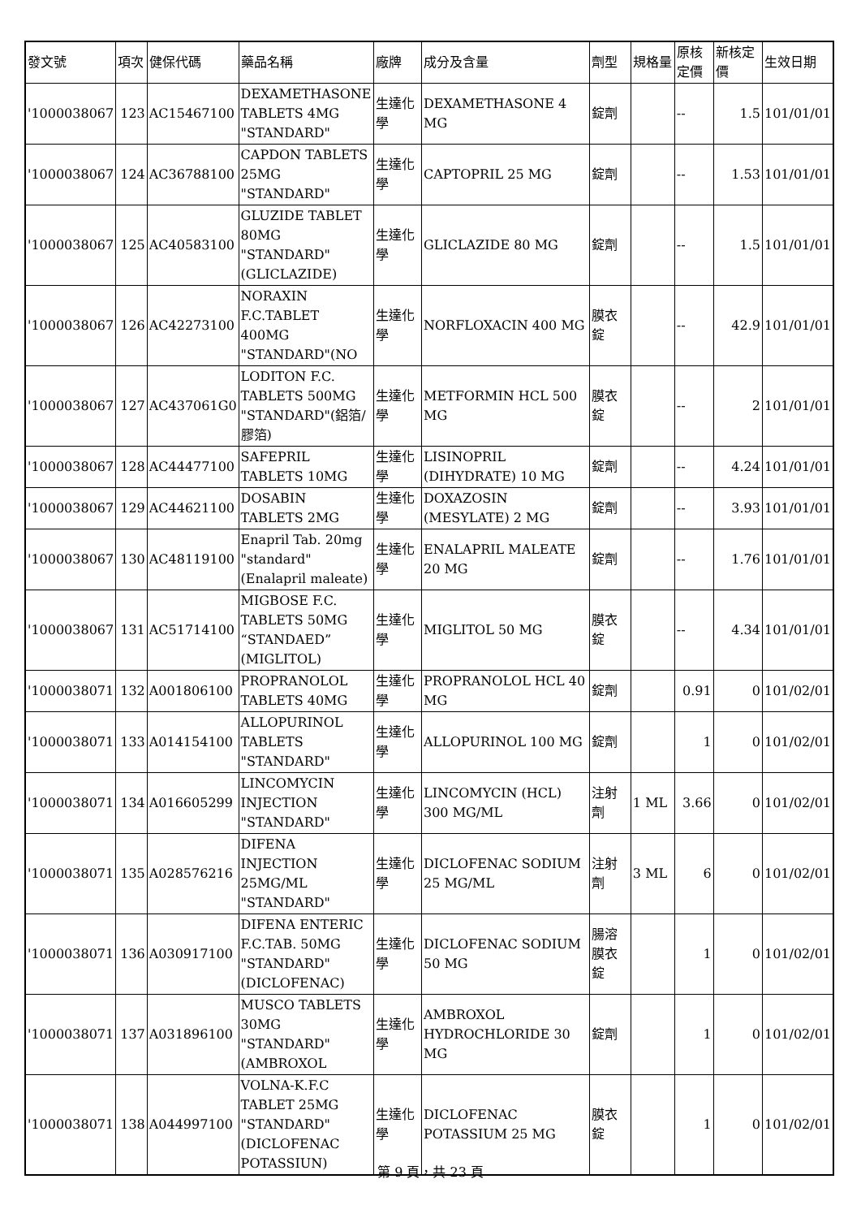| 發文號 | 項次 | 健保代碼 | 藥品名稱 | 廠牌 | 成分及含量 | 劑型 | 規格量 | 原核定價 | 新核定價 | 生效日期 |
| --- | --- | --- | --- | --- | --- | --- | --- | --- | --- | --- |
| '1000038067 | 123 | AC15467100 | DEXAMETHASONE TABLETS 4MG "STANDARD" | 生達化學 | DEXAMETHASONE 4 MG | 錠劑 | | -- | 1.5 | 101/01/01 |
| '1000038067 | 124 | AC36788100 | CAPDON TABLETS 25MG "STANDARD" | 生達化學 | CAPTOPRIL 25 MG | 錠劑 | | -- | 1.53 | 101/01/01 |
| '1000038067 | 125 | AC40583100 | GLUZIDE TABLET 80MG "STANDARD"(GLICLAZIDE) | 生達化學 | GLICLAZIDE 80 MG | 錠劑 | | -- | 1.5 | 101/01/01 |
| '1000038067 | 126 | AC42273100 | NORAXIN F.C.TABLET 400MG "STANDARD"(NO | 生達化學 | NORFLOXACIN 400 MG | 膜衣錠 | | -- | 42.9 | 101/01/01 |
| '1000038067 | 127 | AC437061G0 | LODITON F.C. TABLETS 500MG "STANDARD"(鋁箔/膠箔) | 生達化學 | METFORMIN HCL 500 MG | 膜衣錠 | | -- | 2 | 101/01/01 |
| '1000038067 | 128 | AC44477100 | SAFEPRIL TABLETS 10MG | 生達化學 | LISINOPRIL (DIHYDRATE) 10 MG | 錠劑 | | -- | 4.24 | 101/01/01 |
| '1000038067 | 129 | AC44621100 | DOSABIN TABLETS 2MG | 生達化學 | DOXAZOSIN (MESYLATE) 2 MG | 錠劑 | | -- | 3.93 | 101/01/01 |
| '1000038067 | 130 | AC48119100 | Enapril Tab. 20mg "standard" (Enalapril maleate) | 生達化學 | ENALAPRIL MALEATE 20 MG | 錠劑 | | -- | 1.76 | 101/01/01 |
| '1000038067 | 131 | AC51714100 | MIGBOSE F.C. TABLETS 50MG “STANDAED” (MIGLITOL) | 生達化學 | MIGLITOL 50 MG | 膜衣錠 | | -- | 4.34 | 101/01/01 |
| '1000038071 | 132 | A001806100 | PROPRANOLOL TABLETS 40MG | 生達化學 | PROPRANOLOL HCL 40 MG | 錠劑 | | 0.91 | 0 | 101/02/01 |
| '1000038071 | 133 | A014154100 | ALLOPURINOL TABLETS "STANDARD" | 生達化學 | ALLOPURINOL 100 MG | 錠劑 | | 1 | 0 | 101/02/01 |
| '1000038071 | 134 | A016605299 | LINCOMYCIN INJECTION "STANDARD" | 生達化學 | LINCOMYCIN (HCL) 300 MG/ML | 注射劑 | 1 ML | 3.66 | 0 | 101/02/01 |
| '1000038071 | 135 | A028576216 | DIFENA INJECTION 25MG/ML "STANDARD" | 生達化學 | DICLOFENAC SODIUM 25 MG/ML | 注射劑 | 3 ML | 6 | 0 | 101/02/01 |
| '1000038071 | 136 | A030917100 | DIFENA ENTERIC F.C.TAB. 50MG "STANDARD" (DICLOFENAC) | 生達化學 | DICLOFENAC SODIUM 50 MG | 腸溶膜衣錠 | | 1 | 0 | 101/02/01 |
| '1000038071 | 137 | A031896100 | MUSCO TABLETS 30MG "STANDARD" (AMBROXOL | 生達化學 | AMBROXOL HYDROCHLORIDE 30 MG | 錠劑 | | 1 | 0 | 101/02/01 |
| '1000038071 | 138 | A044997100 | VOLNA-K.F.C TABLET 25MG "STANDARD" (DICLOFENAC POTASSIUN) | 生達化學 | DICLOFENAC POTASSIUM 25 MG | 膜衣錠 | | 1 | 0 | 101/02/01 |
第 9 頁，共 23 頁